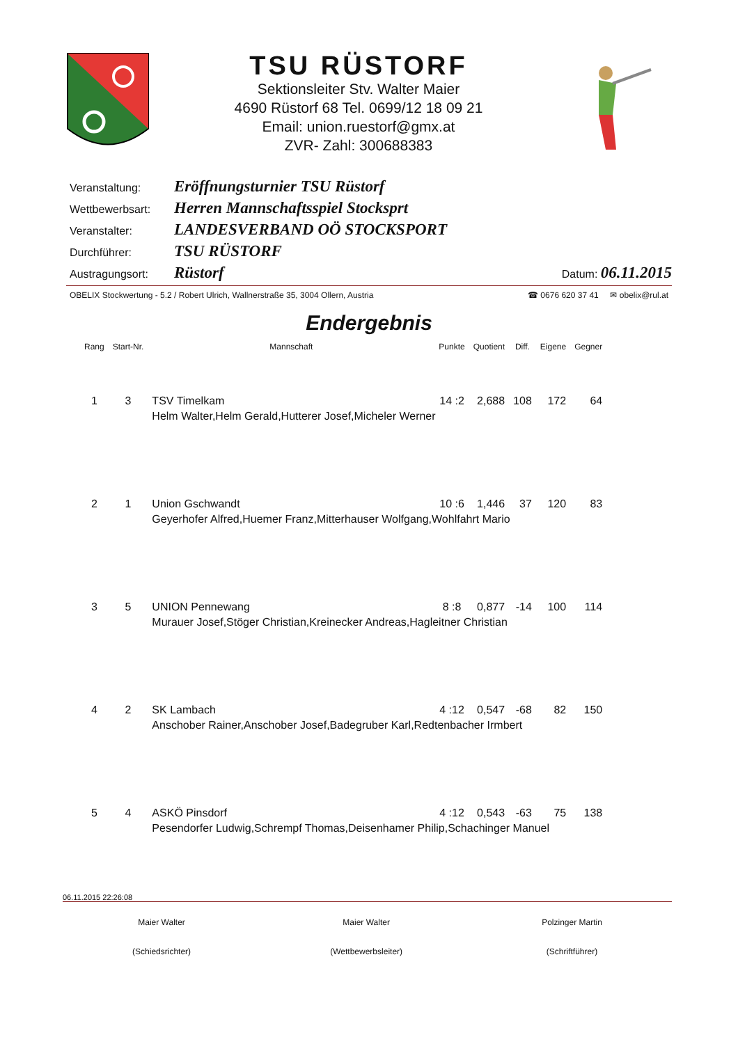TSU RÜSTORF
Sektionsleiter Stv. Walter Maier
4690 Rüstorf 68 Tel. 0699/12 18 09 21
Email: union.ruestorf@gmx.at
ZVR- Zahl: 300688383
Veranstaltung: Eröffnungsturnier TSU Rüstorf
Wettbewerbsart: Herren Mannschaftsspiel Stocksprt
Veranstalter: LANDESVERBAND OÖ STOCKSPORT
Durchführer: TSU RÜSTORF
Austragungsort: Rüstorf Datum: 06.11.2015
OBELIX Stockwertung - 5.2 / Robert Ulrich, Wallnerstraße 35, 3004 Ollern, Austria ☎ 0676 620 37 41 ✉ obelix@rul.at
Endergebnis
| Rang | Start-Nr. | Mannschaft | Punkte | Quotient | Diff. | Eigene | Gegner |
| --- | --- | --- | --- | --- | --- | --- | --- |
| 1 | 3 | TSV Timelkam | 14 :2 | 2,688 | 108 | 172 | 64 |
| | | Helm Walter,Helm Gerald,Hutterer Josef,Micheler Werner | | | | | |
| 2 | 1 | Union Gschwandt | 10 :6 | 1,446 | 37 | 120 | 83 |
| | | Geyerhofer Alfred,Huemer Franz,Mitterhauser Wolfgang,Wohlfahrt Mario | | | | | |
| 3 | 5 | UNION Pennewang | 8 :8 | 0,877 | -14 | 100 | 114 |
| | | Murauer Josef,Stöger Christian,Kreinecker Andreas,Hagleitner Christian | | | | | |
| 4 | 2 | SK Lambach | 4 :12 | 0,547 | -68 | 82 | 150 |
| | | Anschober Rainer,Anschober Josef,Badegruber Karl,Redtenbacher Irmbert | | | | | |
| 5 | 4 | ASKÖ Pinsdorf | 4 :12 | 0,543 | -63 | 75 | 138 |
| | | Pesendorfer Ludwig,Schrempf Thomas,Deisenhamer Philip,Schachinger Manuel | | | | | |
06.11.2015 22:26:08
Maier Walter
(Schiedsrichter)
Maier Walter
(Wettbewerbsleiter)
Polzinger Martin
(Schriftführer)